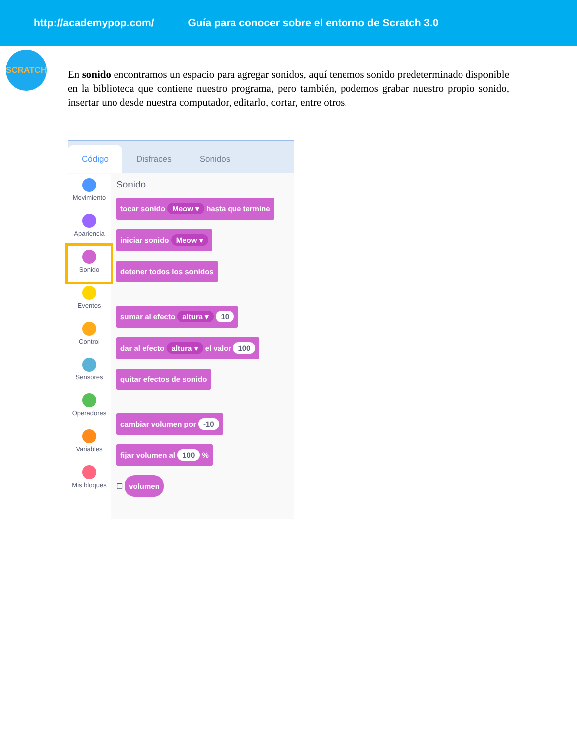http://academypop.com/ Guía para conocer sobre el entorno de Scratch 3.0
SCRATCH
En sonido encontramos un espacio para agregar sonidos, aquí tenemos sonido predeterminado disponible en la biblioteca que contiene nuestro programa, pero también, podemos grabar nuestro propio sonido, insertar uno desde nuestra computador, editarlo, cortar, entre otros.
Código
Disfraces
Sonidos
Movimiento
Apariencia
Sonido
Eventos
Control
Sensores
Operadores
Variables
Mis bloques
Sonido
tocar sonido Meow ▾ hasta que termine
iniciar sonido Meow ▾
detener todos los sonidos sumar al efecto altura ▾ 10
dar al efecto altura ▾ el valor 100
quitar efectos de sonido cambiar volumen por -10
fijar volumen al 100 %
☐
volumen